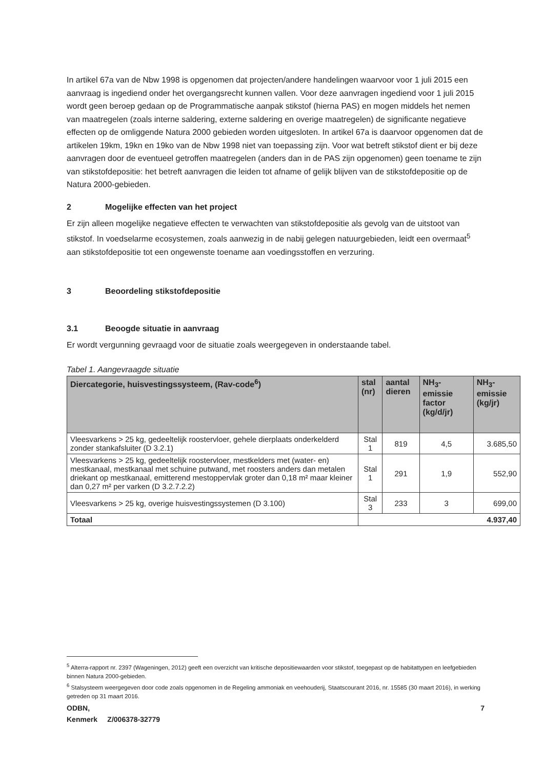In artikel 67a van de Nbw 1998 is opgenomen dat projecten/andere handelingen waarvoor voor 1 juli 2015 een aanvraag is ingediend onder het overgangsrecht kunnen vallen. Voor deze aanvragen ingediend voor 1 juli 2015 wordt geen beroep gedaan op de Programmatische aanpak stikstof (hierna PAS) en mogen middels het nemen van maatregelen (zoals interne saldering, externe saldering en overige maatregelen) de significante negatieve effecten op de omliggende Natura 2000 gebieden worden uitgesloten. In artikel 67a is daarvoor opgenomen dat de artikelen 19km, 19kn en 19ko van de Nbw 1998 niet van toepassing zijn. Voor wat betreft stikstof dient er bij deze aanvragen door de eventueel getroffen maatregelen (anders dan in de PAS zijn opgenomen) geen toename te zijn van stikstofdepositie: het betreft aanvragen die leiden tot afname of gelijk blijven van de stikstofdepositie op de Natura 2000-gebieden.
2 Mogelijke effecten van het project
Er zijn alleen mogelijke negatieve effecten te verwachten van stikstofdepositie als gevolg van de uitstoot van stikstof. In voedselarme ecosystemen, zoals aanwezig in de nabij gelegen natuurgebieden, leidt een overmaat<sup>5</sup> aan stikstofdepositie tot een ongewenste toename aan voedingsstoffen en verzuring.
3 Beoordeling stikstofdepositie
3.1 Beoogde situatie in aanvraag
Er wordt vergunning gevraagd voor de situatie zoals weergegeven in onderstaande tabel.
Tabel 1. Aangevraagde situatie
| Diercategorie, huisvestingssysteem, (Rav-code<sup>6</sup>) | stal (nr) | aantal dieren | NH<sub>3</sub>- emissie factor (kg/d/jr) | NH<sub>3</sub>- emissie (kg/jr) |
| --- | --- | --- | --- | --- |
| Vleesvarkens > 25 kg, gedeeltelijk roostervloer, gehele dierplaats onderkelderd zonder stankafsluiter (D 3.2.1) | Stal 1 | 819 | 4,5 | 3.685,50 |
| Vleesvarkens > 25 kg, gedeeltelijk roostervloer, mestkelders met (water- en) mestkanaal, mestkanaal met schuine putwand, met roosters anders dan metalen driekant op mestkanaal, emitterend mestoppervlak groter dan 0,18 m² maar kleiner dan 0,27 m² per varken (D 3.2.7.2.2) | Stal 1 | 291 | 1,9 | 552,90 |
| Vleesvarkens > 25 kg, overige huisvestingssystemen (D 3.100) | Stal 3 | 233 | 3 | 699,00 |
| Totaal | 4.937,40 | | | |
<sup>5</sup> Alterra-rapport nr. 2397 (Wageningen, 2012) geeft een overzicht van kritische depositiewaarden voor stikstof, toegepast op de habitattypen en leefgebieden binnen Natura 2000-gebieden.
<sup>6</sup> Stalsysteem weergegeven door code zoals opgenomen in de Regeling ammoniak en veehouderij, Staatscourant 2016, nr. 15585 (30 maart 2016), in werking getreden op 31 maart 2016.
ODBN, 7
Kenmerk Z/006378-32779